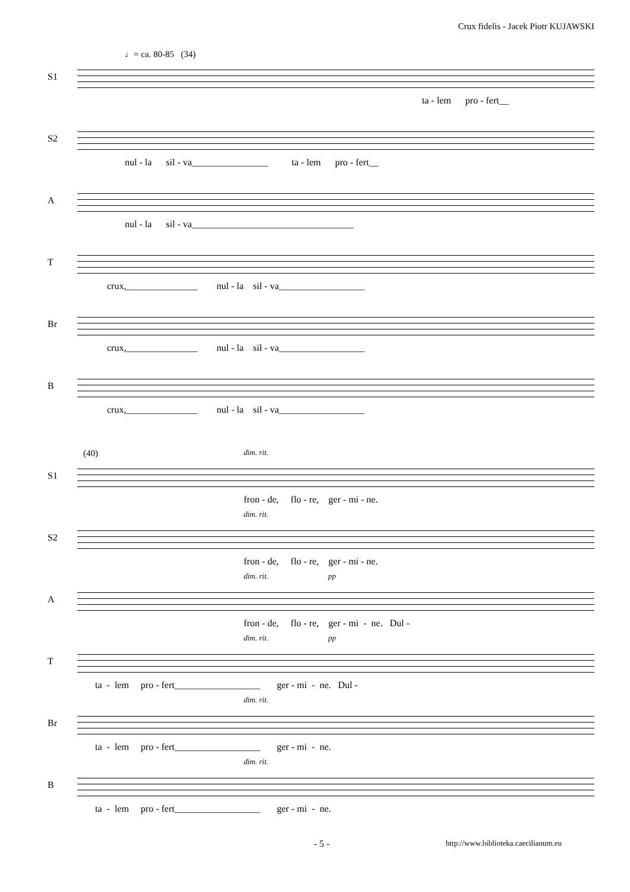Crux fidelis - Jacek Piotr KUJAWSKI
♩= ca. 80-85 (34)
S1
ta - lem pro - fert__
S2
nul - la sil - va________________ ta - lem pro - fert__
A
nul - la sil - va__________________________________
T
crux,_______________ nul - la sil - va__________________
Br
crux,_______________ nul - la sil - va__________________
B
crux,_______________ nul - la sil - va__________________
(40)
S1
dim. rit.
fron - de, flo - re, ger - mi - ne.
S2
dim. rit.
fron - de, flo - re, ger - mi - ne.
A
dim. rit. pp
fron - de, flo - re, ger - mi - ne. Dul -
T
dim. rit. pp
ta - lem pro - fert__________________ ger - mi - ne. Dul -
Br
dim. rit.
ta - lem pro - fert__________________ ger - mi - ne.
B
dim. rit.
ta - lem pro - fert__________________ ger - mi - ne.
- 5 - http://www.biblioteka.caecilianum.eu